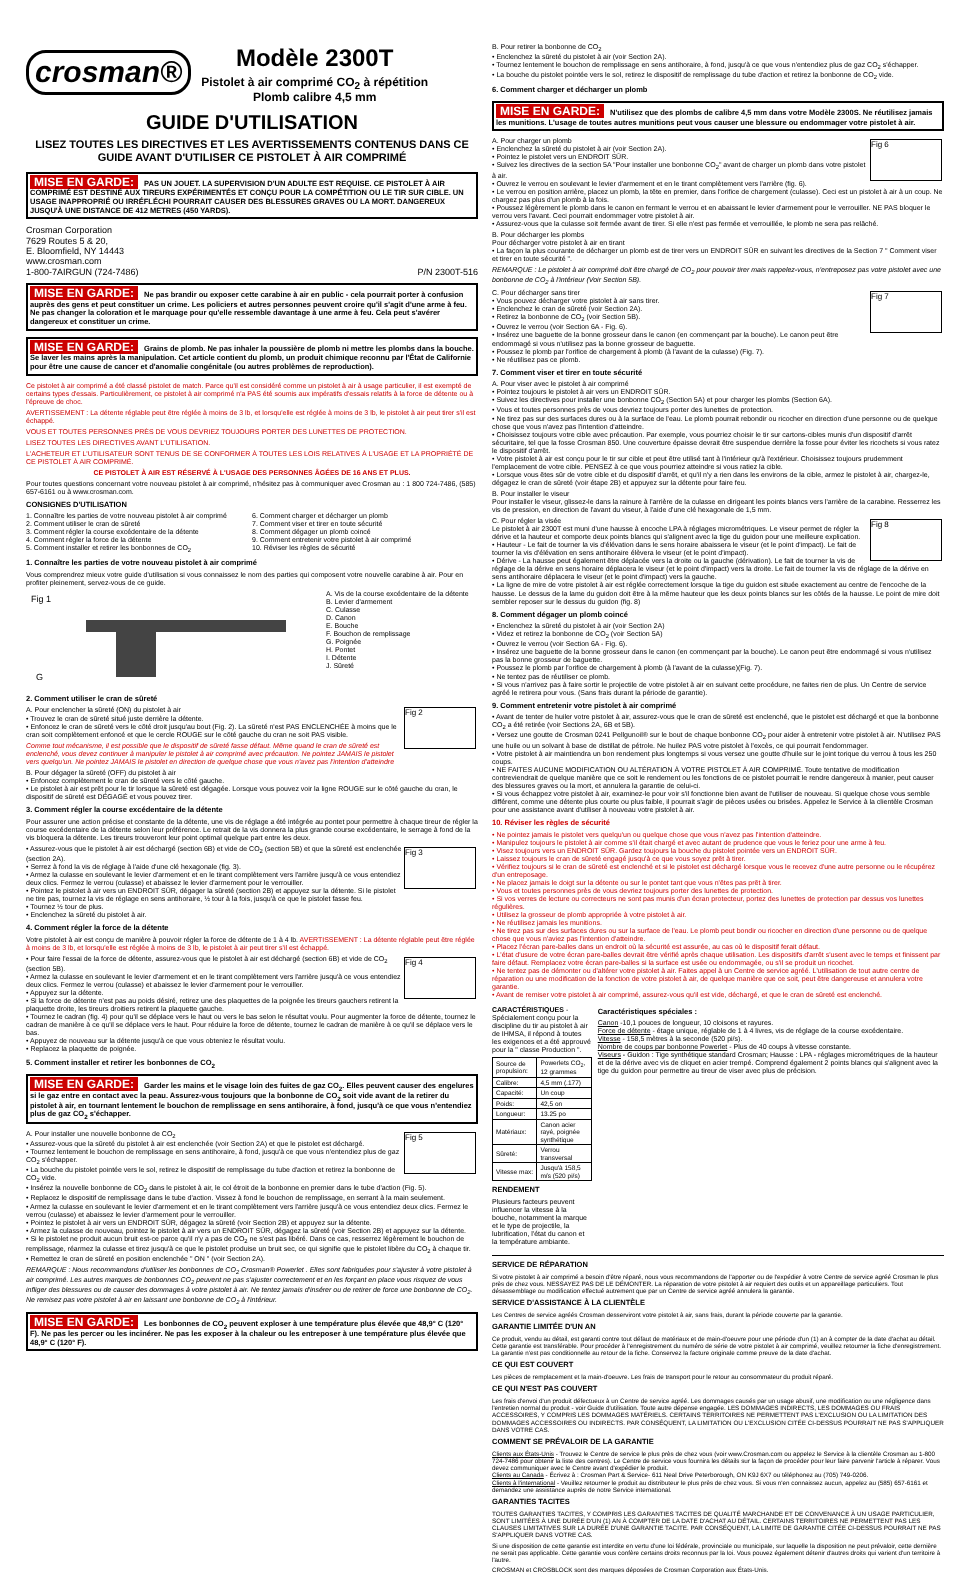crosman®
Modèle 2300T
Pistolet à air comprimé CO<sub>2</sub> à répétition
Plomb calibre 4,5 mm
GUIDE D'UTILISATION
LISEZ TOUTES LES DIRECTIVES ET LES AVERTISSEMENTS CONTENUS DANS CE GUIDE AVANT D'UTILISER CE PISTOLET À AIR COMPRIMÉ
MISE EN GARDE: PAS UN JOUET. LA SUPERVISION D'UN ADULTE EST REQUISE. CE PISTOLET À AIR COMPRIMÉ EST DESTINÉ AUX TIREURS EXPÉRIMENTÉS ET CONÇU POUR LA COMPÉTITION OU LE TIR SUR CIBLE. UN USAGE INAPPROPRIÉ OU IRRÉFLÉCHI POURRAIT CAUSER DES BLESSURES GRAVES OU LA MORT. DANGEREUX JUSQU'À UNE DISTANCE DE 412 METRES (450 YARDS).
Crosman Corporation
7629 Routes 5 & 20,
E. Bloomfield, NY 14443
www.crosman.com
1-800-7AIRGUN (724-7486) P/N 2300T-516
MISE EN GARDE: Ne pas brandir ou exposer cette carabine à air en public - cela pourrait porter à confusion auprès des gens et peut constituer un crime. Les policiers et autres personnes peuvent croire qu'il s'agit d'une arme à feu. Ne pas changer la coloration et le marquage pour qu'elle ressemble davantage à une arme à feu. Cela peut s'avérer dangereux et constituer un crime.
MISE EN GARDE: Grains de plomb. Ne pas inhaler la poussière de plomb ni mettre les plombs dans la bouche. Se laver les mains après la manipulation. Cet article contient du plomb, un produit chimique reconnu par l'État de Californie pour être une cause de cancer et d'anomalie congénitale (ou autres problèmes de reproduction).
Ce pistolet à air comprimé a été classé pistolet de match. Parce qu'il est considéré comme un pistolet à air à usage particulier, il est exempté de certains types d'essais. Particulièrement, ce pistolet à air comprimé n'a PAS été soumis aux impératifs d'essais relatifs à la force de détente ou à l'épreuve de choc.
AVERTISSEMENT : La détente réglable peut être réglée à moins de 3 lb, et lorsqu'elle est réglée à moins de 3 lb, le pistolet à air peut tirer s'il est échappé.
VOUS ET TOUTES PERSONNES PRÈS DE VOUS DEVRIEZ TOUJOURS PORTER DES LUNETTES DE PROTECTION.
LISEZ TOUTES LES DIRECTIVES AVANT L'UTILISATION.
L'ACHETEUR ET L'UTILISATEUR SONT TENUS DE SE CONFORMER À TOUTES LES LOIS RELATIVES À L'USAGE ET LA PROPRIÉTÉ DE CE PISTOLET À AIR COMPRIMÉ.
CE PISTOLET À AIR EST RÉSERVÉ À L'USAGE DES PERSONNES ÂGÉES DE 16 ANS ET PLUS.
Pour toutes questions concernant votre nouveau pistolet à air comprimé, n'hésitez pas à communiquer avec Crosman au : 1 800 724-7486, (585) 657-6161 ou à www.crosman.com.
CONSIGNES D'UTILISATION
1. Connaître les parties de votre nouveau pistolet à air comprimé
2. Comment utiliser le cran de sûreté
3. Comment régler la course excédentaire de la détente
4. Comment régler la force de la détente
5. Comment installer et retirer les bonbonnes de CO<sub>2</sub>
6. Comment charger et décharger un plomb
7. Comment viser et tirer en toute sécurité
8. Comment dégager un plomb coincé
9. Comment entretenir votre pistolet à air comprimé
10. Réviser les règles de sécurité
1. Connaître les parties de votre nouveau pistolet à air comprimé
Vous comprendrez mieux votre guide d'utilisation si vous connaissez le nom des parties qui composent votre nouvelle carabine à air. Pour en profiter pleinement, servez-vous de ce guide.
Fig 1
G
A. Vis de la course excédentaire de la détente
B. Levier d'armement
C. Culasse
D. Canon
E. Bouche
F. Bouchon de remplissage
G. Poignée
H. Pontet
I. Détente
J. Sûreté
2. Comment utiliser le cran de sûreté
Fig 2
A. Pour enclencher la sûreté (ON) du pistolet à air
• Trouvez le cran de sûreté situé juste derrière la détente.
• Enfoncez le cran de sûreté vers le côté droit jusqu'au bout (Fig. 2). La sûreté n'est PAS ENCLENCHÉE à moins que le cran soit complètement enfoncé et que le cercle ROUGE sur le côté gauche du cran ne soit PAS visible.
Comme tout mécanisme, il est possible que le dispositif de sûreté fasse défaut. Même quand le cran de sûreté est enclenché, vous devez continuer à manipuler le pistolet à air comprimé avec précaution. Ne pointez JAMAIS le pistolet vers quelqu'un. Ne pointez JAMAIS le pistolet en direction de quelque chose que vous n'avez pas l'intention d'atteindre
B. Pour dégager la sûreté (OFF) du pistolet à air
• Enfoncez complètement le cran de sûreté vers le côté gauche.
• Le pistolet à air est prêt pour le tir lorsque la sûreté est dégagée. Lorsque vous pouvez voir la ligne ROUGE sur le côté gauche du cran, le dispositif de sûreté est DÉGAGÉ et vous pouvez tirer.
3. Comment régler la course excédentaire de la détente
Pour assurer une action précise et constante de la détente, une vis de réglage a été intégrée au pontet pour permettre à chaque tireur de régler la course excédentaire de la détente selon leur préférence. Le retrait de la vis donnera la plus grande course excédentaire, le serrage à fond de la vis bloquera la détente. Les tireurs trouveront leur point optimal quelque part entre les deux.
Fig 3
• Assurez-vous que le pistolet à air est déchargé (section 6B) et vide de CO<sub>2</sub> (section 5B) et que la sûreté est enclenchée (section 2A).
• Serrez à fond la vis de réglage à l'aide d'une clé hexagonale (fig. 3).
• Armez la culasse en soulevant le levier d'armement et en le tirant complètement vers l'arrière jusqu'à ce vous entendiez deux clics. Fermez le verrou (culasse) et abaissez le levier d'armement pour le verrouiller.
• Pointez le pistolet à air vers un ENDROIT SÛR, dégager la sûreté (section 2B) et appuyez sur la détente. Si le pistolet ne tire pas, tournez la vis de réglage en sens antihoraire, ½ tour à la fois, jusqu'à ce que le pistolet fasse feu.
• Tournez ½ tour de plus.
• Enclenchez la sûreté du pistolet à air.
4. Comment régler la force de la détente
Votre pistolet à air est conçu de manière à pouvoir régler la force de détente de 1 à 4 lb. AVERTISSEMENT : La détente réglable peut être réglée à moins de 3 lb, et lorsqu'elle est réglée à moins de 3 lb, le pistolet à air peut tirer s'il est échappé.
Fig 4
• Pour faire l'essai de la force de détente, assurez-vous que le pistolet à air est déchargé (section 6B) et vide de CO<sub>2</sub> (section 5B).
• Armez la culasse en soulevant le levier d'armement et en le tirant complètement vers l'arrière jusqu'à ce vous entendiez deux clics. Fermez le verrou (culasse) et abaissez le levier d'armement pour le verrouiller.
• Appuyez sur la détente.
• Si la force de détente n'est pas au poids désiré, retirez une des plaquettes de la poignée les tireurs gauchers retirent la plaquette droite, les tireurs droitiers retirent la plaquette gauche.
• Tournez le cadran (fig. 4) pour qu'il se déplace vers le haut ou vers le bas selon le résultat voulu. Pour augmenter la force de détente, tournez le cadran de manière à ce qu'il se déplace vers le haut. Pour réduire la force de détente, tournez le cadran de manière à ce qu'il se déplace vers le bas.
• Appuyez de nouveau sur la détente jusqu'à ce que vous obteniez le résultat voulu.
• Replacez la plaquette de poignée.
5. Comment installer et retirer les bonbonnes de CO<sub>2</sub>
MISE EN GARDE: Garder les mains et le visage loin des fuites de gaz CO<sub>2</sub>. Elles peuvent causer des engelures si le gaz entre en contact avec la peau. Assurez-vous toujours que la bonbonne de CO<sub>2</sub> soit vide avant de la retirer du pistolet à air, en tournant lentement le bouchon de remplissage en sens antihoraire, à fond, jusqu'à ce que vous n'entendiez plus de gaz CO<sub>2</sub> s'échapper.
Fig 5
A. Pour installer une nouvelle bonbonne de CO<sub>2</sub>
• Assurez-vous que la sûreté du pistolet à air est enclenchée (voir Section 2A) et que le pistolet est déchargé.
• Tournez lentement le bouchon de remplissage en sens antihoraire, à fond, jusqu'à ce que vous n'entendiez plus de gaz CO<sub>2</sub> s'échapper.
• La bouche du pistolet pointée vers le sol, retirez le dispositif de remplissage du tube d'action et retirez la bonbonne de CO<sub>2</sub> vide.
• Insérez la nouvelle bonbonne de CO<sub>2</sub> dans le pistolet à air, le col étroit de la bonbonne en premier dans le tube d'action (Fig. 5).
• Replacez le dispositif de remplissage dans le tube d'action. Vissez à fond le bouchon de remplissage, en serrant à la main seulement.
• Armez la culasse en soulevant le levier d'armement et en le tirant complètement vers l'arrière jusqu'à ce vous entendiez deux clics. Fermez le verrou (culasse) et abaissez le levier d'armement pour le verrouiller.
• Pointez le pistolet à air vers un ENDROIT SÛR, dégagez la sûreté (voir Section 2B) et appuyez sur la détente.
• Armez la culasse de nouveau, pointez le pistolet à air vers un ENDROIT SÛR, dégagez la sûreté (voir Section 2B) et appuyez sur la détente.
• Si le pistolet ne produit aucun bruit est-ce parce qu'il n'y a pas de CO<sub>2</sub> ne s'est pas libéré. Dans ce cas, resserrez légèrement le bouchon de remplissage, réarmez la culasse et tirez jusqu'à ce que le pistolet produise un bruit sec, ce qui signifie que le pistolet libère du CO<sub>2</sub> à chaque tir.
• Remettez le cran de sûreté en position enclenchée " ON " (voir Section 2A).
REMARQUE : Nous recommandons d'utiliser les bonbonnes de CO<sub>2</sub> Crosman® Powerlet . Elles sont fabriquées pour s'ajuster à votre pistolet à air comprimé. Les autres marques de bonbonnes CO<sub>2</sub> peuvent ne pas s'ajuster correctement et en les forçant en place vous risquez de vous infliger des blessures ou de causer des dommages à votre pistolet à air. Ne tentez jamais d'insérer ou de retirer de force une bonbonne de CO<sub>2</sub>. Ne remisez pas votre pistolet à air en laissant une bonbonne de CO<sub>2</sub> à l'intérieur.
MISE EN GARDE: Les bonbonnes de CO<sub>2</sub> peuvent exploser à une température plus élevée que 48,9° C (120° F). Ne pas les percer ou les incinérer. Ne pas les exposer à la chaleur ou les entreposer à une température plus élevée que 48,9° C (120° F).
B. Pour retirer la bonbonne de CO<sub>2</sub>
• Enclenchez la sûreté du pistolet à air (voir Section 2A).
• Tournez lentement le bouchon de remplissage en sens antihoraire, à fond, jusqu'à ce que vous n'entendiez plus de gaz CO<sub>2</sub> s'échapper.
• La bouche du pistolet pointée vers le sol, retirez le dispositif de remplissage du tube d'action et retirez la bonbonne de CO<sub>2</sub> vide.
6. Comment charger et décharger un plomb
MISE EN GARDE: N'utilisez que des plombs de calibre 4,5 mm dans votre Modèle 2300S. Ne réutilisez jamais les munitions. L'usage de toutes autres munitions peut vous causer une blessure ou endommager votre pistolet à air.
Fig 6
A. Pour charger un plomb
• Enclenchez la sûreté du pistolet à air (voir Section 2A).
• Pointez le pistolet vers un ENDROIT SÛR.
• Suivez les directives de la section 5A "Pour installer une bonbonne CO<sub>2</sub>" avant de charger un plomb dans votre pistolet à air.
• Ouvrez le verrou en soulevant le levier d'armement et en le tirant complètement vers l'arrière (fig. 6).
• Le verrou en position arrière, placez un plomb, la tête en premier, dans l'orifice de chargement (culasse). Ceci est un pistolet à air à un coup. Ne chargez pas plus d'un plomb à la fois.
• Poussez légèrement le plomb dans le canon en fermant le verrou et en abaissant le levier d'armement pour le verrouiller. NE PAS bloquer le verrou vers l'avant. Ceci pourrait endommager votre pistolet à air.
• Assurez-vous que la culasse soit fermée avant de tirer. Si elle n'est pas fermée et verrouillée, le plomb ne sera pas relâché.
B. Pour décharger les plombs
Pour décharger votre pistolet à air en tirant
• La façon la plus courante de décharger un plomb est de tirer vers un ENDROIT SÛR en suivant les directives de la Section 7 " Comment viser et tirer en toute sécurité ".
REMARQUE : Le pistolet à air comprimé doit être chargé de CO<sub>2</sub> pour pouvoir tirer mais rappelez-vous, n'entreposez pas votre pistolet avec une bonbonne de CO<sub>2</sub> à l'intérieur (Voir Section 5B).
Fig 7
C. Pour décharger sans tirer
• Vous pouvez décharger votre pistolet à air sans tirer.
• Enclenchez le cran de sûreté (voir Section 2A).
• Retirez la bonbonne de CO<sub>2</sub> (voir Section 5B).
• Ouvrez le verrou (voir Section 6A - Fig. 6).
• Insérez une baguette de la bonne grosseur dans le canon (en commençant par la bouche). Le canon peut être endommagé si vous n'utilisez pas la bonne grosseur de baguette.
• Poussez le plomb par l'orifice de chargement à plomb (à l'avant de la culasse) (Fig. 7).
• Ne réutilisez pas ce plomb.
7. Comment viser et tirer en toute sécurité
A. Pour viser avec le pistolet à air comprimé
• Pointez toujours le pistolet à air vers un ENDROIT SÛR.
• Suivez les directives pour installer une bonbonne CO<sub>2</sub> (Section 5A) et pour charger les plombs (Section 6A).
• Vous et toutes personnes près de vous devriez toujours porter des lunettes de protection.
• Ne tirez pas sur des surfaces dures ou à la surface de l'eau. Le plomb pourrait rebondir ou ricocher en direction d'une personne ou de quelque chose que vous n'avez pas l'intention d'atteindre.
• Choisissez toujours votre cible avec précaution. Par exemple, vous pourriez choisir le tir sur cartons-cibles munis d'un dispositif d'arrêt sécuritaire, tel que la fosse Crosman 850. Une couverture épaisse devrait être suspendue derrière la fosse pour éviter les ricochets si vous ratez le dispositif d'arrêt.
• Votre pistolet à air est conçu pour le tir sur cible et peut être utilisé tant à l'intérieur qu'à l'extérieur. Choisissez toujours prudemment l'emplacement de votre cible. PENSEZ à ce que vous pourriez atteindre si vous ratiez la cible.
• Lorsque vous êtes sûr de votre cible et du dispositif d'arrêt, et qu'il n'y a rien dans les environs de la cible, armez le pistolet à air, chargez-le, dégagez le cran de sûreté (voir étape 2B) et appuyez sur la détente pour faire feu.
B. Pour installer le viseur
Pour installer le viseur, glissez-le dans la rainure à l'arrière de la culasse en dirigeant les points blancs vers l'arrière de la carabine. Resserrez les vis de pression, en direction de l'avant du viseur, à l'aide d'une clé hexagonale de 1,5 mm.
Fig 8
C. Pour régler la visée
Le pistolet à air 2300T est muni d'une hausse à encoche LPA à réglages micrométriques. Le viseur permet de régler la dérive et la hauteur et comporte deux points blancs qui s'alignent avec la tige du guidon pour une meilleure explication.
• Hauteur - Le fait de tourner la vis d'élévation dans le sens horaire abaissera le viseur (et le point d'impact). Le fait de tourner la vis d'élévation en sens antihoraire élèvera le viseur (et le point d'impact).
• Dérive - La hausse peut également être déplacée vers la droite ou la gauche (dérivation). Le fait de tourner la vis de réglage de la dérive en sens horaire déplacera le viseur (et le point d'impact) vers la droite. Le fait de tourner la vis de réglage de la dérive en sens antihoraire déplacera le viseur (et le point d'impact) vers la gauche.
• La ligne de mire de votre pistolet à air est réglée correctement lorsque la tige du guidon est située exactement au centre de l'encoche de la hausse. Le dessus de la lame du guidon doit être à la même hauteur que les deux points blancs sur les côtés de la hausse. Le point de mire doit sembler reposer sur le dessus du guidon (fig. 8)
8. Comment dégager un plomb coincé
• Enclenchez la sûreté du pistolet à air (voir Section 2A)
• Videz et retirez la bonbonne de CO<sub>2</sub> (voir Section 5A)
• Ouvrez le verrou (voir Section 6A - Fig. 6).
• Insérez une baguette de la bonne grosseur dans le canon (en commençant par la bouche). Le canon peut être endommagé si vous n'utilisez pas la bonne grosseur de baguette.
• Poussez le plomb par l'orifice de chargement à plomb (à l'avant de la culasse)(Fig. 7).
• Ne tentez pas de réutiliser ce plomb.
• Si vous n'arrivez pas à faire sortir le projectile de votre pistolet à air en suivant cette procédure, ne faites rien de plus. Un Centre de service agréé le retirera pour vous. (Sans frais durant la période de garantie).
9. Comment entretenir votre pistolet à air comprimé
• Avant de tenter de huiler votre pistolet à air, assurez-vous que le cran de sûreté est enclenché, que le pistolet est déchargé et que la bonbonne CO<sub>2</sub> a été retirée (voir Sections 2A, 6B et 5B).
• Versez une goutte de Crosman 0241 Pellgunoil® sur le bout de chaque bonbonne CO<sub>2</sub> pour aider à entretenir votre pistolet à air. N'utilisez PAS une huile ou un solvant à base de distillat de pétrole. Ne huilez PAS votre pistolet à l'excès, ce qui pourrait l'endommager.
• Votre pistolet à air maintiendra un bon rendement plus longtemps si vous versez une goutte d'huile sur le joint torique du verrou à tous les 250 coups.
• NE FAITES AUCUNE MODIFICATION OU ALTÉRATION À VOTRE PISTOLET À AIR COMPRIMÉ. Toute tentative de modification contreviendrait de quelque manière que ce soit le rendement ou les fonctions de ce pistolet pourrait le rendre dangereux à manier, peut causer des blessures graves ou la mort, et annulera la garantie de celui-ci.
• Si vous échappez votre pistolet à air, examinez-le pour voir s'il fonctionne bien avant de l'utiliser de nouveau. Si quelque chose vous semble différent, comme une détente plus courte ou plus faible, il pourrait s'agir de pièces usées ou brisées. Appelez le Service à la clientèle Crosman pour une assistance avant d'utiliser à nouveau votre pistolet à air.
10. Réviser les règles de sécurité
• Ne pointez jamais le pistolet vers quelqu'un ou quelque chose que vous n'avez pas l'intention d'atteindre.
• Manipulez toujours le pistolet à air comme s'il était chargé et avec autant de prudence que vous le feriez pour une arme à feu.
• Visez toujours vers un ENDROIT SÛR. Gardez toujours la bouche du pistolet pointée vers un ENDROIT SÛR.
• Laissez toujours le cran de sûreté engagé jusqu'à ce que vous soyez prêt à tirer.
• Vérifiez toujours si le cran de sûreté est enclenché et si le pistolet est déchargé lorsque vous le recevez d'une autre personne ou le récupérez d'un entreposage.
• Ne placez jamais le doigt sur la détente ou sur le pontet tant que vous n'êtes pas prêt à tirer.
• Vous et toutes personnes près de vous devriez toujours porter des lunettes de protection.
• Si vos verres de lecture ou correcteurs ne sont pas munis d'un écran protecteur, portez des lunettes de protection par dessus vos lunettes régulières.
• Utilisez la grosseur de plomb appropriée à votre pistolet à air.
• Ne réutilisez jamais les munitions.
• Ne tirez pas sur des surfaces dures ou sur la surface de l'eau. Le plomb peut bondir ou ricocher en direction d'une personne ou de quelque chose que vous n'aviez pas l'intention d'atteindre.
• Placez l'écran pare-balles dans un endroit où la sécurité est assurée, au cas où le dispositif ferait défaut.
• L'état d'usure de votre écran pare-balles devrait être vérifié après chaque utilisation. Les dispositifs d'arrêt s'usent avec le temps et finissent par faire défaut. Remplacez votre écran pare-balles si la surface est usée ou endommagée, ou s'il se produit un ricochet.
• Ne tentez pas de démonter ou d'altérer votre pistolet à air. Faites appel à un Centre de service agréé. L'utilisation de tout autre centre de réparation ou une modification de la fonction de votre pistolet à air, de quelque manière que ce soit, peut être dangereuse et annulera votre garantie.
• Avant de remiser votre pistolet à air comprimé, assurez-vous qu'il est vide, déchargé, et que le cran de sûreté est enclenché.
CARACTÉRISTIQUES - Spécialement conçu pour la discipline du tir au pistolet à air de IHMSA, il répond à toutes les exigences et a été approuvé pour la " classe Production ".
| Source de propulsion: | Powerlets CO<sub>2</sub>, 12 grammes |
| Calibre: | 4,5 mm (.177) |
| Capacité: | Un coup |
| Poids: | 42,5 on |
| Longueur: | 13.25 po |
| Matériaux: | Canon acier rayé, poignée synthétique |
| Sûreté: | Verrou transversal |
| Vitesse max: | Jusqu'à 158,5 m/s (520 pi/s) |
RENDEMENT
Plusieurs facteurs peuvent influencer la vitesse à la bouche, notamment la marque et le type de projectile, la lubrification, l'état du canon et la température ambiante.
Caractéristiques spéciales :
Canon -10,1 pouces de longueur, 10 cloisons et rayures.
Force de détente - étage unique, réglable de 1 à 4 livres, vis de réglage de la course excédentaire.
Vitesse - 158,5 mètres à la seconde (520 pi/s).
Nombre de coups par bonbonne Powerlet - Plus de 40 coups à vitesse constante.
Viseurs - Guidon : Tige synthétique standard Crosman; Hausse : LPA - réglages micrométriques de la hauteur et de la dérive avec vis de cliquet en acier trempé. Comprend également 2 points blancs qui s'alignent avec la tige du guidon pour permettre au tireur de viser avec plus de précision.
SERVICE DE RÉPARATION
Si votre pistolet à air comprimé a besoin d'être réparé, nous vous recommandons de l'apporter ou de l'expédier à votre Centre de service agréé Crosman le plus près de chez vous. NESSAYEZ PAS DE LE DÉMONTER. La réparation de votre pistolet à air requiert des outils et un appareillage particuliers. Tout désassemblage ou modification effectué autrement que par un Centre de service agréé annulera la garantie.
SERVICE D'ASSISTANCE À LA CLIENTÈLE
Les Centres de service agréés Crosman desserviront votre pistolet à air, sans frais, durant la période couverte par la garantie.
GARANTIE LIMITÉE D'UN AN
Ce produit, vendu au détail, est garanti contre tout défaut de matériaux et de main-d'oeuvre pour une période d'un (1) an à compter de la date d'achat au détail. Cette garantie est transférable. Pour procéder à l'enregistrement du numéro de série de votre pistolet à air comprimé, veuillez retourner la fiche d'enregistrement. La garantie n'est pas conditionnelle au retour de la fiche. Conservez la facture originale comme preuve de la date d'achat.
CE QUI EST COUVERT
Les pièces de remplacement et la main-d'oeuvre. Les frais de transport pour le retour au consommateur du produit réparé.
CE QUI N'EST PAS COUVERT
Les frais d'envoi d'un produit défectueux à un Centre de service agréé. Les dommages causés par un usage abusif, une modification ou une négligence dans l'entretien normal du produit - voir Guide d'utilisation. Toute autre dépense engagée. LES DOMMAGES INDIRECTS, LES DOMMAGES OU FRAIS ACCESSOIRES, Y COMPRIS LES DOMMAGES MATÉRIELS. CERTAINS TERRITOIRES NE PERMETTENT PAS L'EXCLUSION OU LA LIMITATION DES DOMMAGES ACCESSOIRES OU INDIRECTS. PAR CONSÉQUENT, LA LIMITATION OU L'EXCLUSION CITÉE CI-DESSUS POURRAIT NE PAS S'APPLIQUER DANS VOTRE CAS.
COMMENT SE PRÉVALOIR DE LA GARANTIE
Clients aux États-Unis - Trouvez le Centre de service le plus près de chez vous (voir www.Crosman.com ou appelez le Service à la clientèle Crosman au 1-800 724-7486 pour obtenir la liste des centres). Le Centre de service vous fournira les détails sur la façon de procéder pour leur faire parvenir l'article à réparer. Vous devez communiquer avec le Centre avant d'expédier le produit.
Clients au Canada - Écrivez à : Crosman Part & Service- 611 Neal Drive Peterborough, ON K9J 6X7 ou téléphonez au (705) 749-0206.
Clients à l'international - Veuillez retourner le produit au distributeur le plus près de chez vous. Si vous n'en connaissez aucun, appelez au (585) 657-6161 et demandez une assistance auprès de notre Service international.
GARANTIES TACITES
TOUTES GARANTIES TACITES, Y COMPRIS LES GARANTIES TACITES DE QUALITÉ MARCHANDE ET DE CONVENANCE À UN USAGE PARTICULIER, SONT LIMITÉES À UNE DURÉE D'UN (1) AN À COMPTER DE LA DATE D'ACHAT AU DÉTAIL. CERTAINS TERRITOIRES NE PERMETTENT PAS LES CLAUSES LIMITATIVES SUR LA DURÉE D'UNE GARANTIE TACITE. PAR CONSÉQUENT, LA LIMITE DE GARANTIE CITÉE CI-DESSUS POURRAIT NE PAS S'APPLIQUER DANS VOTRE CAS.
Si une disposition de cette garantie est interdite en vertu d'une loi fédérale, provinciale ou municipale, sur laquelle la disposition ne peut prévaloir, cette dernière ne serait pas applicable. Cette garantie vous confère certains droits reconnus par la loi. Vous pouvez également détenir d'autres droits qui varient d'un territoire à l'autre.
CROSMAN et CROSBLOCK sont des marques déposées de Crosman Corporation aux États-Unis.